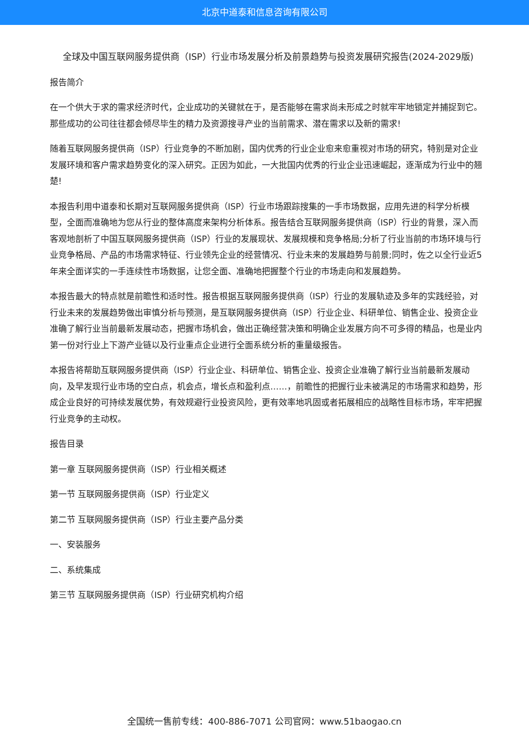北京中道泰和信息咨询有限公司
全球及中国互联网服务提供商（ISP）行业市场发展分析及前景趋势与投资发展研究报告(2024-2029版)
报告简介
在一个供大于求的需求经济时代，企业成功的关键就在于，是否能够在需求尚未形成之时就牢牢地锁定并捕捉到它。那些成功的公司往往都会倾尽毕生的精力及资源搜寻产业的当前需求、潜在需求以及新的需求!
随着互联网服务提供商（ISP）行业竞争的不断加剧，国内优秀的行业企业愈来愈重视对市场的研究，特别是对企业发展环境和客户需求趋势变化的深入研究。正因为如此，一大批国内优秀的行业企业迅速崛起，逐渐成为行业中的翘楚!
本报告利用中道泰和长期对互联网服务提供商（ISP）行业市场跟踪搜集的一手市场数据，应用先进的科学分析模型，全面而准确地为您从行业的整体高度来架构分析体系。报告结合互联网服务提供商（ISP）行业的背景，深入而客观地剖析了中国互联网服务提供商（ISP）行业的发展现状、发展规模和竞争格局;分析了行业当前的市场环境与行业竞争格局、产品的市场需求特征、行业领先企业的经营情况、行业未来的发展趋势与前景;同时，佐之以全行业近5年来全面详实的一手连续性市场数据，让您全面、准确地把握整个行业的市场走向和发展趋势。
本报告最大的特点就是前瞻性和适时性。报告根据互联网服务提供商（ISP）行业的发展轨迹及多年的实践经验，对行业未来的发展趋势做出审慎分析与预测，是互联网服务提供商（ISP）行业企业、科研单位、销售企业、投资企业准确了解行业当前最新发展动态，把握市场机会，做出正确经营决策和明确企业发展方向不可多得的精品，也是业内第一份对行业上下游产业链以及行业重点企业进行全面系统分析的重量级报告。
本报告将帮助互联网服务提供商（ISP）行业企业、科研单位、销售企业、投资企业准确了解行业当前最新发展动向，及早发现行业市场的空白点，机会点，增长点和盈利点……，前瞻性的把握行业未被满足的市场需求和趋势，形成企业良好的可持续发展优势，有效规避行业投资风险，更有效率地巩固或者拓展相应的战略性目标市场，牢牢把握行业竞争的主动权。
报告目录
第一章 互联网服务提供商（ISP）行业相关概述
第一节 互联网服务提供商（ISP）行业定义
第二节 互联网服务提供商（ISP）行业主要产品分类
一、安装服务
二、系统集成
第三节 互联网服务提供商（ISP）行业研究机构介绍
全国统一售前专线：400-886-7071 公司官网：www.51baogao.cn